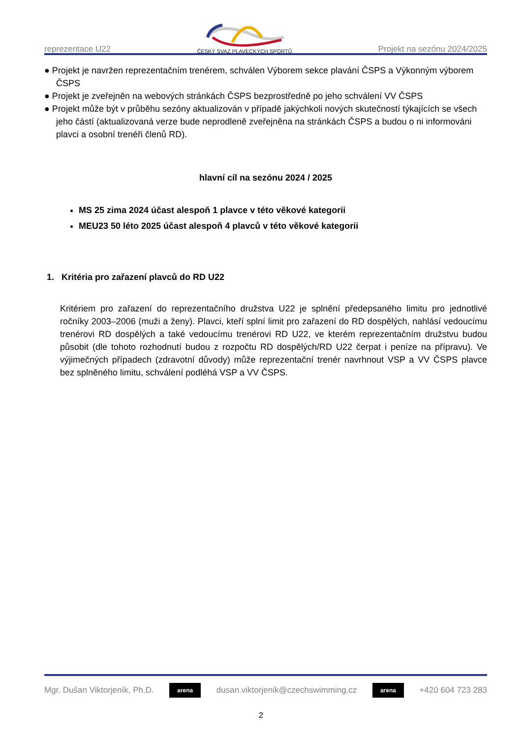reprezentace U22
ČESKÝ SVAZ PLAVECKÝCH SPORTŮ
Projekt na sezónu 2024/2025
● Projekt je navržen reprezentačním trenérem, schválen Výborem sekce plavání ČSPS a Výkonným výborem ČSPS
● Projekt je zveřejněn na webových stránkách ČSPS bezprostředně po jeho schválení VV ČSPS
● Projekt může být v průběhu sezóny aktualizován v případě jakýchkoli nových skutečností týkajících se všech jeho částí (aktualizovaná verze bude neprodleně zveřejněna na stránkách ČSPS a budou o ni informováni plavci a osobní trenéři členů RD).
hlavní cíl na sezónu 2024 / 2025
MS 25 zima 2024 účast alespoň 1 plavce v této věkové kategorii
MEU23 50 léto 2025 účast alespoň 4 plavců v této věkové kategorii
1. Kritéria pro zařazení plavců do RD U22
Kritériem pro zařazení do reprezentačního družstva U22 je splnění předepsaného limitu pro jednotlivé ročníky 2003–2006 (muži a ženy). Plavci, kteří splní limit pro zařazení do RD dospělých, nahlásí vedoucímu trenérovi RD dospělých a také vedoucímu trenérovi RD U22, ve kterém reprezentačním družstvu budou působit (dle tohoto rozhodnutí budou z rozpočtu RD dospělých/RD U22 čerpat i peníze na přípravu). Ve výjimečných případech (zdravotní důvody) může reprezentační trenér navrhnout VSP a VV ČSPS plavce bez splněného limitu, schválení podléhá VSP a VV ČSPS.
Mgr. Dušan Viktorjeník, Ph.D.
arena
dusan.viktorjenik@czechswimming.cz
arena
+420 604 723 283
2